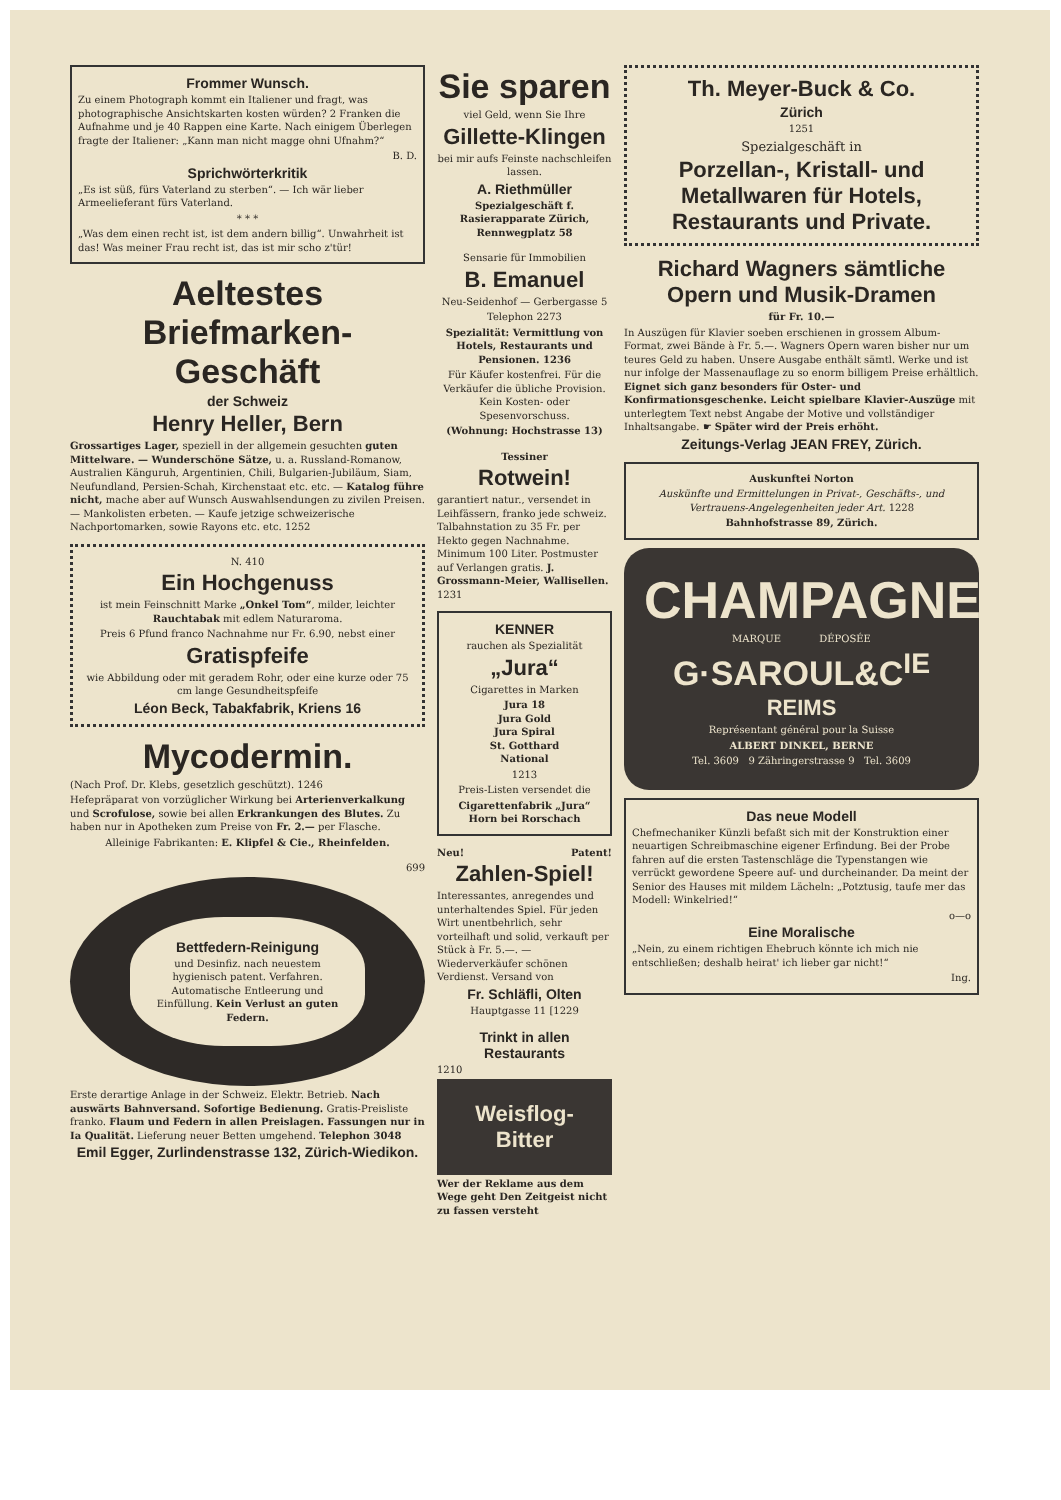Frommer Wunsch.
Zu einem Photograph kommt ein Italiener und fragt, was photographische Ansichtskarten kosten würden? 2 Franken die Aufnahme und je 40 Rappen eine Karte. Nach einigem Überlegen fragte der Italiener: „Kann man nicht magge ohni Ufnahm?“
B. D.
Sprichwörterkritik
„Es ist süß, fürs Vaterland zu sterben“. — Ich wär lieber Armeelieferant fürs Vaterland.
* * *
„Was dem einen recht ist, ist dem andern billig“. Unwahrheit ist das! Was meiner Frau recht ist, das ist mir scho z'tür!
Aeltestes Briefmarken-Geschäft
der Schweiz
Henry Heller, Bern
Grossartiges Lager, speziell in der allgemein gesuchten guten Mittelware. — Wunderschöne Sätze, u. a. Russland-Romanow, Australien Känguruh, Argentinien, Chili, Bulgarien-Jubiläum, Siam, Neufundland, Persien-Schah, Kirchenstaat etc. etc. — Katalog führe nicht, mache aber auf Wunsch Auswahlsendungen zu zivilen Preisen. — Mankolisten erbeten. — Kaufe jetzige schweizerische Nachportomarken, sowie Rayons etc. etc. 1252
N. 410
Ein Hochgenuss
ist mein Feinschnitt Marke „Onkel Tom“, milder, leichter Rauchtabak mit edlem Naturaroma.
Preis 6 Pfund franco Nachnahme nur Fr. 6.90, nebst einer
Gratispfeife
wie Abbildung oder mit geradem Rohr, oder eine kurze oder 75 cm lange Gesundheitspfeife
Léon Beck, Tabakfabrik, Kriens 16
Mycodermin.
(Nach Prof. Dr. Klebs, gesetzlich geschützt). 1246
Hefepräparat von vorzüglicher Wirkung bei Arterienverkalkung und Scrofulose, sowie bei allen Erkrankungen des Blutes. Zu haben nur in Apotheken zum Preise von Fr. 2.— per Flasche.
Alleinige Fabrikanten: E. Klipfel & Cie., Rheinfelden.
699
Bettfedern-Reinigung
und Desinfiz. nach neuestem hygienisch patent. Verfahren. Automatische Entleerung und Einfüllung. Kein Verlust an guten Federn.
Erste derartige Anlage in der Schweiz. Elektr. Betrieb. Nach auswärts Bahnversand. Sofortige Bedienung. Gratis-Preisliste franko. Flaum und Federn in allen Preislagen. Fassungen nur in Ia Qualität. Lieferung neuer Betten umgehend. Telephon 3048
Emil Egger, Zurlindenstrasse 132, Zürich-Wiedikon.
Sie sparen
viel Geld, wenn Sie Ihre
Gillette-Klingen
bei mir aufs Feinste nachschleifen lassen.
A. Riethmüller
Spezialgeschäft f. Rasierapparate Zürich, Rennwegplatz 58
Sensarie für Immobilien
B. Emanuel
Neu-Seidenhof — Gerbergasse 5
Telephon 2273
Spezialität: Vermittlung von Hotels, Restaurants und Pensionen. 1236
Für Käufer kostenfrei. Für die Verkäufer die übliche Provision. Kein Kosten- oder Spesenvorschuss.
(Wohnung: Hochstrasse 13)
Tessiner
Rotwein!
garantiert natur., versendet in Leihfässern, franko jede schweiz. Talbahnstation zu 35 Fr. per Hekto gegen Nachnahme. Minimum 100 Liter. Postmuster auf Verlangen gratis. J. Grossmann-Meier, Wallisellen. 1231
KENNER
rauchen als Spezialität
„Jura“
Cigarettes in Marken
Jura 18
Jura Gold
Jura Spiral
St. Gotthard
National
1213
Preis-Listen versendet die
Cigarettenfabrik „Jura“ Horn bei Rorschach
Neu! Patent!
Zahlen-Spiel!
Interessantes, anregendes und unterhaltendes Spiel. Für jeden Wirt unentbehrlich, sehr vorteilhaft und solid, verkauft per Stück à Fr. 5.—. — Wiederverkäufer schönen Verdienst. Versand von
Fr. Schläfli, Olten
Hauptgasse 11 [1229
Trinkt in allen Restaurants
1210
Weisflog-Bitter
Wer der Reklame aus dem Wege geht Den Zeitgeist nicht zu fassen versteht
Th. Meyer-Buck & Co.
Zürich
1251
Spezialgeschäft in
Porzellan-, Kristall- und Metallwaren für Hotels, Restaurants und Private.
Richard Wagners sämtliche Opern und Musik-Dramen
für Fr. 10.—
In Auszügen für Klavier soeben erschienen in grossem Album-Format, zwei Bände à Fr. 5.—. Wagners Opern waren bisher nur um teures Geld zu haben. Unsere Ausgabe enthält sämtl. Werke und ist nur infolge der Massenauflage zu so enorm billigem Preise erhältlich. Eignet sich ganz besonders für Oster- und Konfirmationsgeschenke. Leicht spielbare Klavier-Auszüge mit unterlegtem Text nebst Angabe der Motive und vollständiger Inhaltsangabe. ☛ Später wird der Preis erhöht.
Zeitungs-Verlag JEAN FREY, Zürich.
Auskunftei Norton
Auskünfte und Ermittelungen in Privat-, Geschäfts-, und Vertrauens-Angelegenheiten jeder Art. 1228
Bahnhofstrasse 89, Zürich.
CHAMPAGNE
MARQUE DÉPOSÉE
G·SAROUL&C<sup>IE</sup>
REIMS
Représentant général pour la Suisse
ALBERT DINKEL, BERNE
Tel. 3609 9 Zähringerstrasse 9 Tel. 3609
Das neue Modell
Chefmechaniker Künzli befaßt sich mit der Konstruktion einer neuartigen Schreibmaschine eigener Erfindung. Bei der Probe fahren auf die ersten Tastenschläge die Typenstangen wie verrückt gewordene Speere auf- und durcheinander. Da meint der Senior des Hauses mit mildem Lächeln: „Potztusig, taufe mer das Modell: Winkelried!“
o—o
Eine Moralische
„Nein, zu einem richtigen Ehebruch könnte ich mich nie entschließen; deshalb heirat' ich lieber gar nicht!“
Ing.